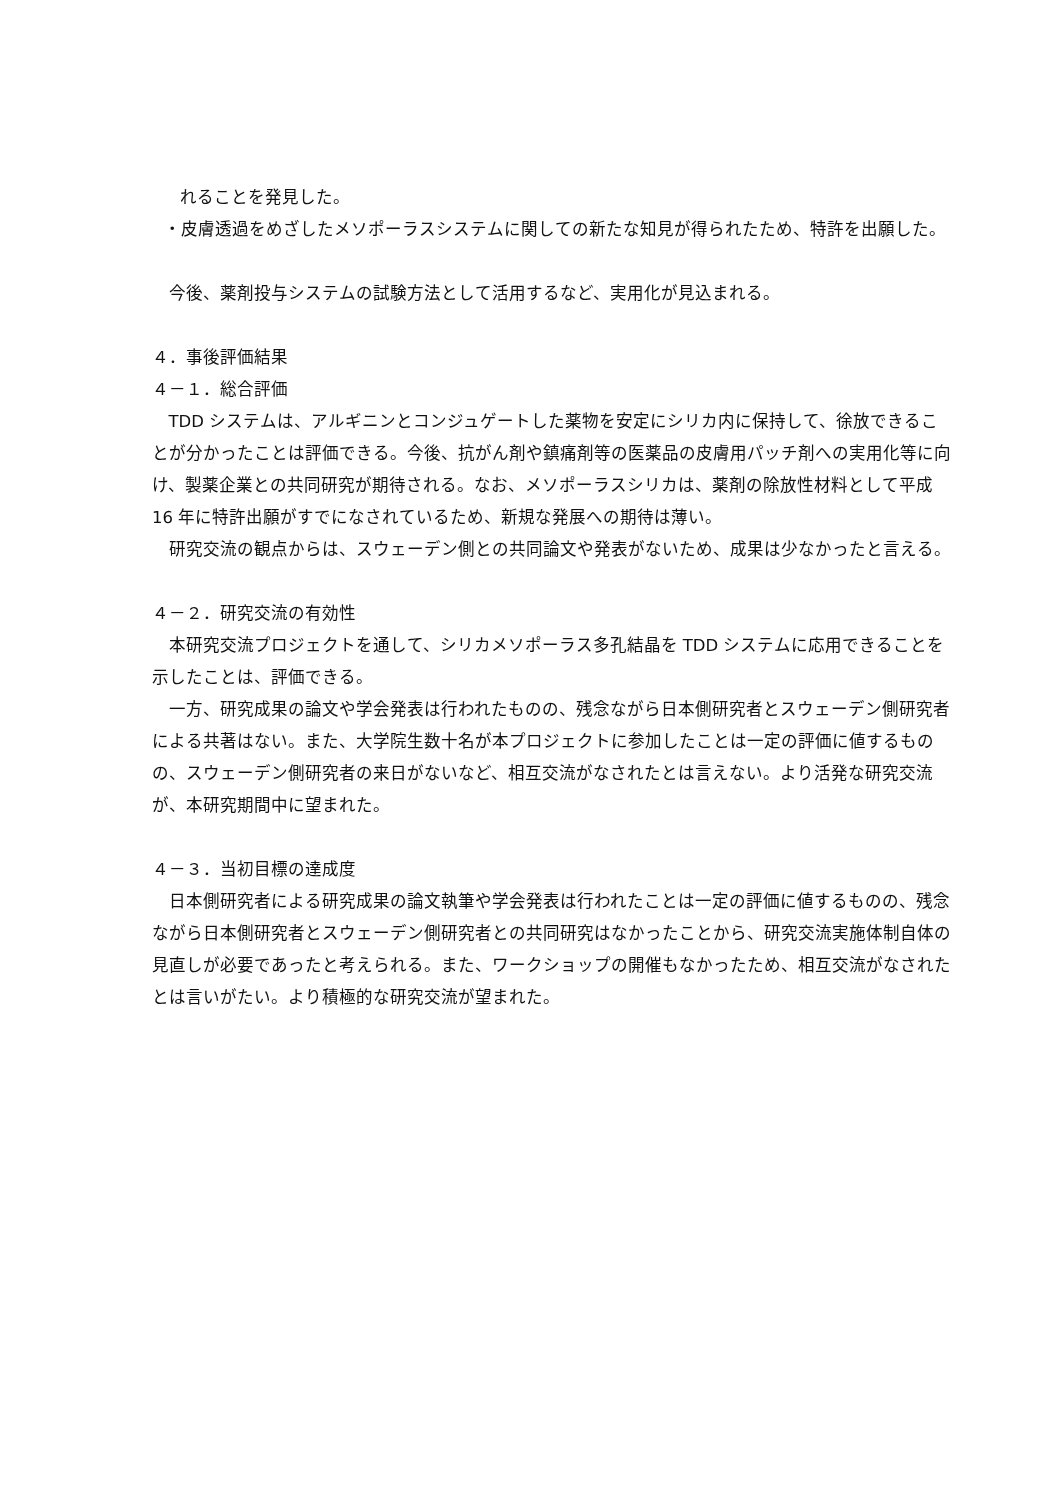れることを発見した。
・皮膚透過をめざしたメソポーラスシステムに関しての新たな知見が得られたため、特許を出願した。
今後、薬剤投与システムの試験方法として活用するなど、実用化が見込まれる。
４．事後評価結果
４－１．総合評価
TDD システムは、アルギニンとコンジュゲートした薬物を安定にシリカ内に保持して、徐放できることが分かったことは評価できる。今後、抗がん剤や鎮痛剤等の医薬品の皮膚用パッチ剤への実用化等に向け、製薬企業との共同研究が期待される。なお、メソポーラスシリカは、薬剤の除放性材料として平成 16 年に特許出願がすでになされているため、新規な発展への期待は薄い。
研究交流の観点からは、スウェーデン側との共同論文や発表がないため、成果は少なかったと言える。
４－２．研究交流の有効性
本研究交流プロジェクトを通して、シリカメソポーラス多孔結晶を TDD システムに応用できることを示したことは、評価できる。
一方、研究成果の論文や学会発表は行われたものの、残念ながら日本側研究者とスウェーデン側研究者による共著はない。また、大学院生数十名が本プロジェクトに参加したことは一定の評価に値するものの、スウェーデン側研究者の来日がないなど、相互交流がなされたとは言えない。より活発な研究交流が、本研究期間中に望まれた。
４－３．当初目標の達成度
日本側研究者による研究成果の論文執筆や学会発表は行われたことは一定の評価に値するものの、残念ながら日本側研究者とスウェーデン側研究者との共同研究はなかったことから、研究交流実施体制自体の見直しが必要であったと考えられる。また、ワークショップの開催もなかったため、相互交流がなされたとは言いがたい。より積極的な研究交流が望まれた。